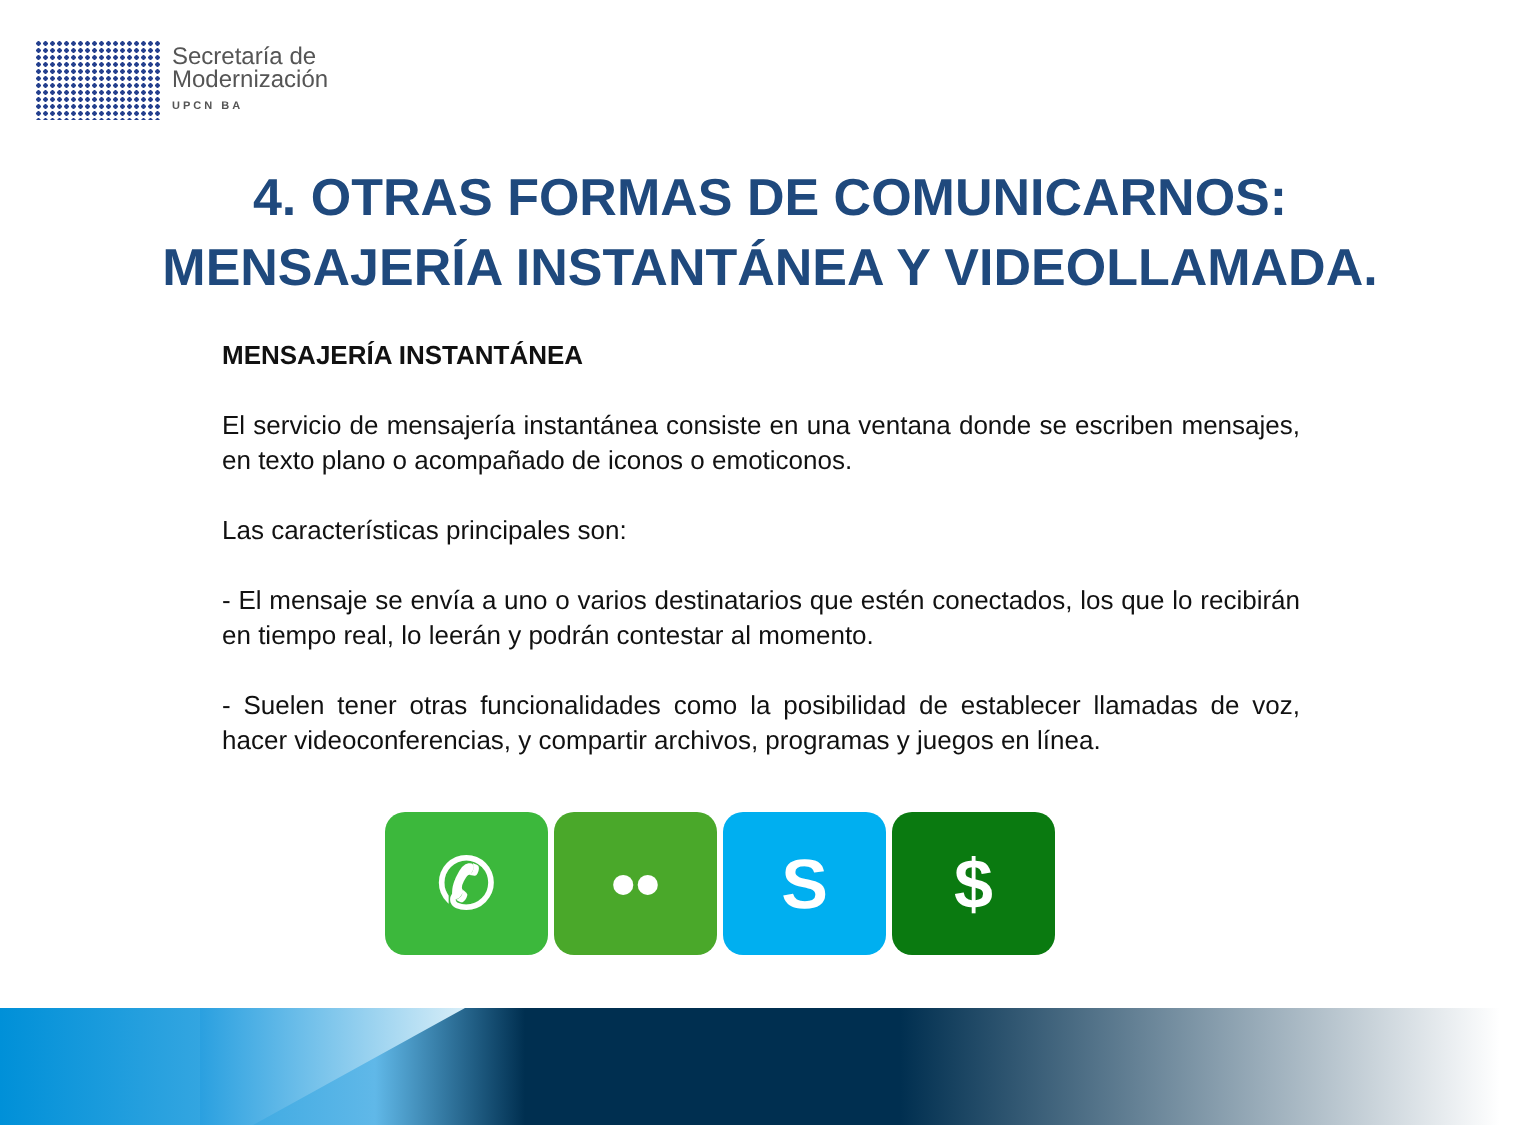Secretaría de
Modernización
UPCN BA
4. OTRAS FORMAS DE COMUNICARNOS:
MENSAJERÍA INSTANTÁNEA Y VIDEOLLAMADA.
MENSAJERÍA INSTANTÁNEA
El servicio de mensajería instantánea consiste en una ventana donde se escriben mensajes, en texto plano o acompañado de iconos o emoticonos.
Las características principales son:
- El mensaje se envía a uno o varios destinatarios que estén conectados, los que lo recibirán en tiempo real, lo leerán y podrán contestar al momento.
- Suelen tener otras funcionalidades como la posibilidad de establecer llamadas de voz, hacer videoconferencias, y compartir archivos, programas y juegos en línea.
✆ •• S $